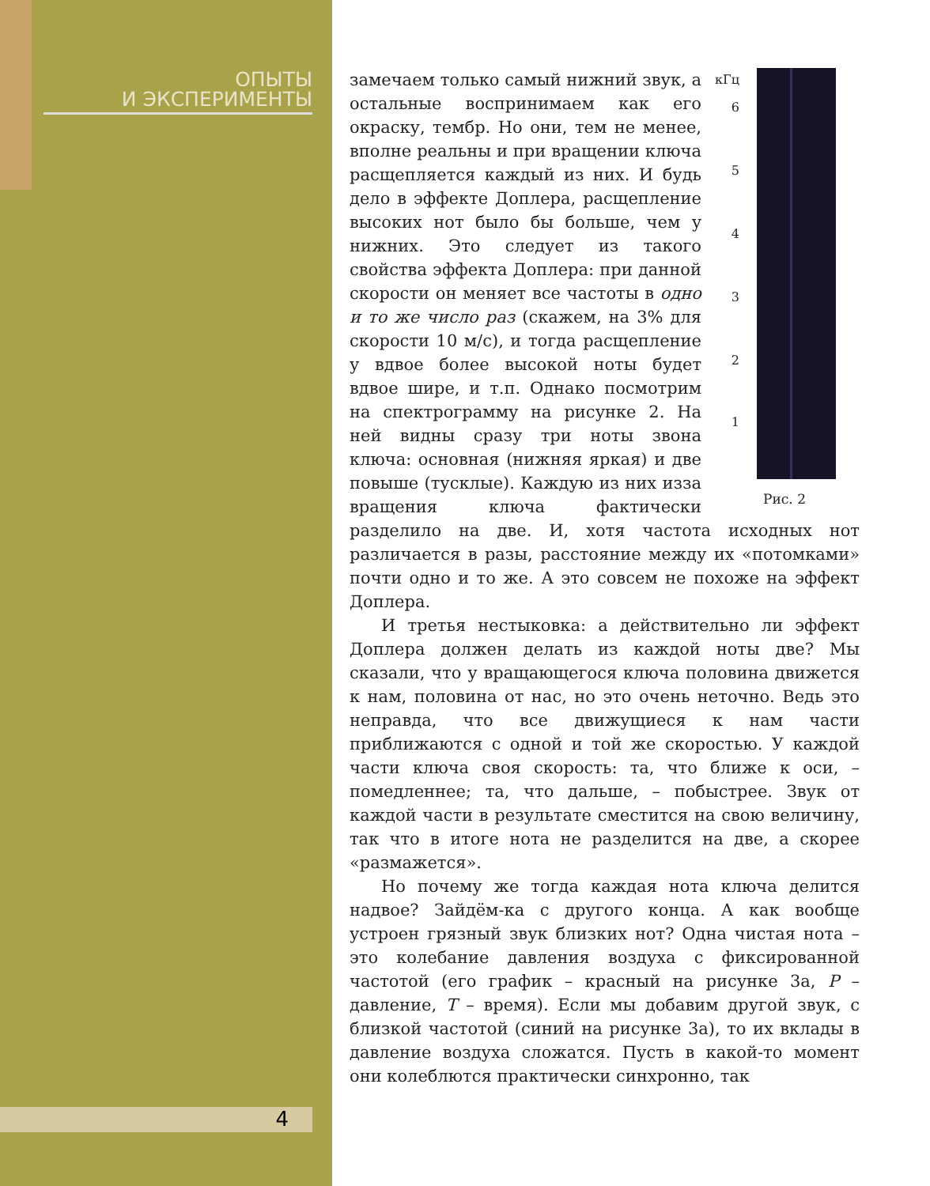ОПЫТЫ
И ЭКСПЕРИМЕНТЫ
4
кГц
6
5
4
3
2
1
Рис. 2
замечаем только самый нижний звук, а остальные воспринимаем как его окраску, тембр. Но они, тем не менее, вполне реальны и при вращении ключа расщепляется каждый из них. И будь дело в эффекте Доплера, расщепление высоких нот было бы больше, чем у нижних. Это следует из такого свойства эффекта Доплера: при данной скорости он меняет все частоты в одно и то же число раз (скажем, на 3% для скорости 10 м/с), и тогда расщепление у вдвое более высокой ноты будет вдвое шире, и т.п. Однако посмотрим на спектрограмму на рисунке 2. На ней видны сразу три ноты звона ключа: основная (нижняя яркая) и две повыше (тусклые). Каждую из них изза вращения ключа фактически разделило на две. И, хотя частота исходных нот различается в разы, расстояние между их «потомками» почти одно и то же. А это совсем не похоже на эффект Доплера.
И третья нестыковка: а действительно ли эффект Доплера должен делать из каждой ноты две? Мы сказали, что у вращающегося ключа половина движется к нам, половина от нас, но это очень неточно. Ведь это неправда, что все движущиеся к нам части приближаются с одной и той же скоростью. У каждой части ключа своя скорость: та, что ближе к оси, – помедленнее; та, что дальше, – побыстрее. Звук от каждой части в результате сместится на свою величину, так что в итоге нота не разделится на две, а скорее «размажется».
Но почему же тогда каждая нота ключа делится надвое? Зайдём-ка с другого конца. А как вообще устроен грязный звук близких нот? Одна чистая нота – это колебание давления воздуха с фиксированной частотой (его график – красный на рисунке 3а, P – давление, T – время). Если мы добавим другой звук, с близкой частотой (синий на рисунке 3а), то их вклады в давление воздуха сложатся. Пусть в какой-то момент они колеблются практически синхронно, так